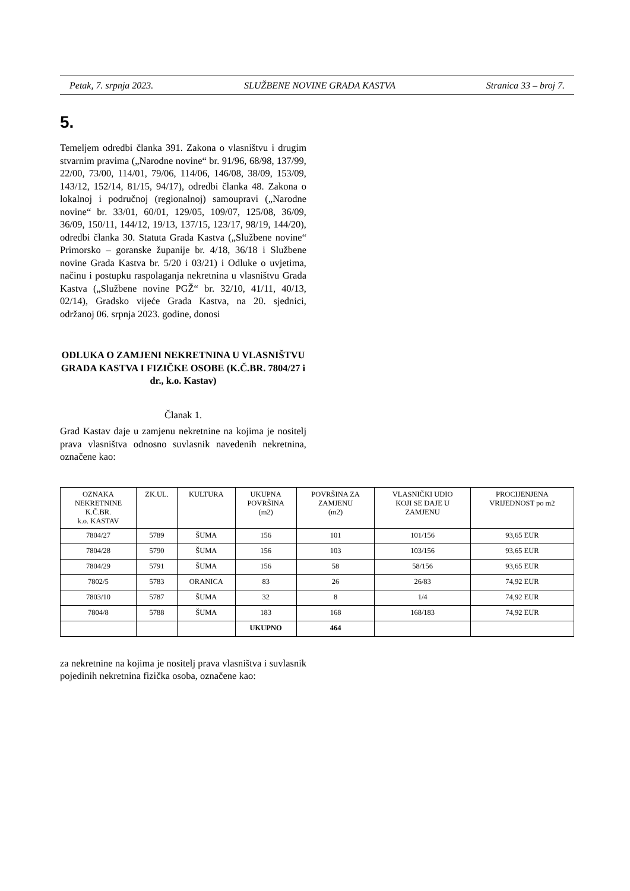Petak, 7. srpnja 2023. SLUŽBENE NOVINE GRADA KASTVA Stranica 33 – broj 7.
5.
Temeljem odredbi članka 391. Zakona o vlasništvu i drugim stvarnim pravima („Narodne novine“ br. 91/96, 68/98, 137/99, 22/00, 73/00, 114/01, 79/06, 114/06, 146/08, 38/09, 153/09, 143/12, 152/14, 81/15, 94/17), odredbi članka 48. Zakona o lokalnoj i područnoj (regionalnoj) samoupravi („Narodne novine“ br. 33/01, 60/01, 129/05, 109/07, 125/08, 36/09, 36/09, 150/11, 144/12, 19/13, 137/15, 123/17, 98/19, 144/20), odredbi članka 30. Statuta Grada Kastva („Službene novine“ Primorsko – goranske županije br. 4/18, 36/18 i Službene novine Grada Kastva br. 5/20 i 03/21) i Odluke o uvjetima, načinu i postupku raspolaganja nekretnina u vlasništvu Grada Kastva („Službene novine PGŽ“ br. 32/10, 41/11, 40/13, 02/14), Gradsko vijeće Grada Kastva, na 20. sjednici, održanoj 06. srpnja 2023. godine, donosi
ODLUKA O ZAMJENI NEKRETNINA U VLASNIŠTVU GRADA KASTVA I FIZIČKE OSOBE (K.Č.BR. 7804/27 i dr., k.o. Kastav)
Članak 1.
Grad Kastav daje u zamjenu nekretnine na kojima je nositelj prava vlasništva odnosno suvlasnik navedenih nekretnina, označene kao:
| OZNAKA NEKRETNINE K.Č.BR. k.o. KASTAV | ZK.UL. | KULTURA | UKUPNA POVRŠINA (m2) | POVRŠINA ZA ZAMJENU (m2) | VLASNIČKI UDIO KOJI SE DAJE U ZAMJENU | PROCIJENJENA VRIJEDNOST po m2 |
| --- | --- | --- | --- | --- | --- | --- |
| 7804/27 | 5789 | ŠUMA | 156 | 101 | 101/156 | 93,65 EUR |
| 7804/28 | 5790 | ŠUMA | 156 | 103 | 103/156 | 93,65 EUR |
| 7804/29 | 5791 | ŠUMA | 156 | 58 | 58/156 | 93,65 EUR |
| 7802/5 | 5783 | ORANICA | 83 | 26 | 26/83 | 74,92 EUR |
| 7803/10 | 5787 | ŠUMA | 32 | 8 | 1/4 | 74,92 EUR |
| 7804/8 | 5788 | ŠUMA | 183 | 168 | 168/183 | 74,92 EUR |
| | | | UKUPNO | 464 | | |
za nekretnine na kojima je nositelj prava vlasništva i suvlasnik pojedinih nekretnina fizička osoba, označene kao: